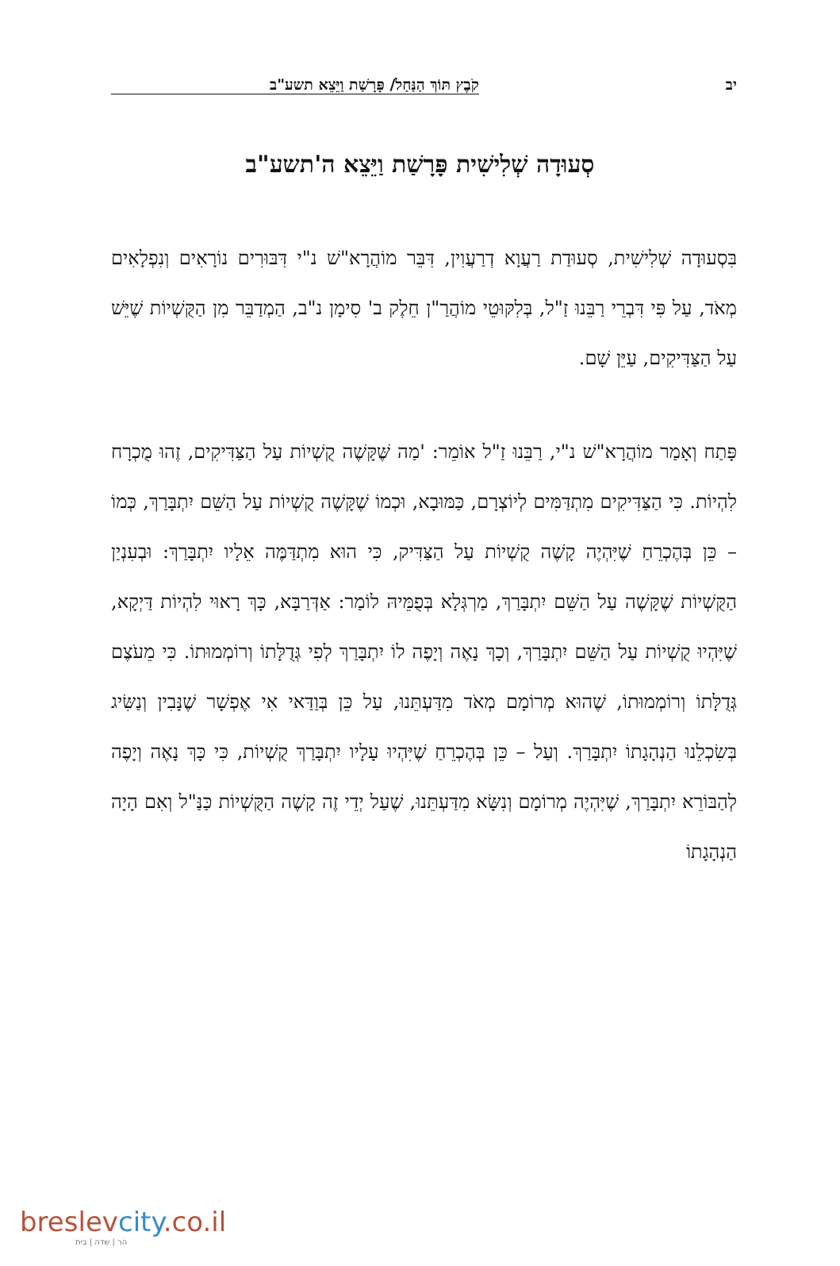יב קֹבֶץ תּוֹךְ הַנַּחַל/ פָּרָשַׁת וַיֵּצֵא תשע"ב
סְעוּדָה שְׁלִישִׁית פָּרָשַׁת וַיֵּצֵא ה'תשע"ב
בִּסְעוּדָה שְׁלִישִׁית, סְעוּדַת רַעֲוָא דְרַעֲוִין, דִּבֵּר מוֹהֲרָא"שׁ נ"י דִּבּוּרִים נוֹרָאִים וְנִפְלָאִים מְאֹד, עַל פִּי דִּבְרֵי רַבֵּנוּ זַ"ל, בְּלִקּוּטֵי מוֹהֲרַ"ן חֵלֶק ב' סִימָן נ"ב, הַמְדַבֵּר מִן הַקֻּשְׁיוֹת שֶׁיֵּשׁ עַל הַצַּדִּיקִים, עַיֵּן שָׁם.
פָּתַח וְאָמַר מוֹהֲרָא"שׁ נ"י, רַבֵּנוּ זַ"ל אוֹמֵר: 'מַה שֶּׁקָּשֶׁה קֻשְׁיוֹת עַל הַצַּדִּיקִים, זֶהוּ מֻכְרָח לִהְיוֹת. כִּי הַצַּדִּיקִים מִתְדַּמִּים לְיוֹצְרָם, כַּמּוּבָא, וּכְמוֹ שֶׁקָּשֶׁה קֻשְׁיוֹת עַל הַשֵּׁם יִתְבָּרַךְ, כְּמוֹ – כֵּן בְּהֶכְרֵחַ שֶׁיִּהְיֶה קָשֶׁה קֻשְׁיוֹת עַל הַצַּדִּיק, כִּי הוּא מִתְדַּמֶּה אֵלָיו יִתְבָּרַךְ: וּבְעִנְיַן הַקֻּשְׁיוֹת שֶׁקָּשֶׁה עַל הַשֵּׁם יִתְבָּרַךְ, מַרְגְּלָא בְּפֻמֵּיהּ לוֹמַר: אַדְּרַבָּא, כָּךְ רָאוּי לִהְיוֹת דַּיְקָא, שֶׁיִּהְיוּ קֻשְׁיוֹת עַל הַשֵּׁם יִתְבָּרַךְ, וְכָךְ נָאֶה וְיָפֶה לוֹ יִתְבָּרַךְ לְפִי גְּדֻלָּתוֹ וְרוֹמְמוּתוֹ. כִּי מֵעֹצֶם גְּדֻלָּתוֹ וְרוֹמְמוּתוֹ, שֶׁהוּא מְרוֹמָם מְאֹד מִדַּעְתֵּנוּ, עַל כֵּן בְּוַדַּאי אִי אֶפְשָׁר שֶׁנָּבִין וְנַשִּׂיג בְּשִׂכְלֵנוּ הַנְהָגָתוֹ יִתְבָּרַךְ. וְעַל – כֵּן בְּהֶכְרֵחַ שֶׁיִּהְיוּ עָלָיו יִתְבָּרַךְ קֻשְׁיוֹת, כִּי כָּךְ נָאֶה וְיָפֶה לְהַבּוֹרֵא יִתְבָּרַךְ, שֶׁיִּהְיֶה מְרוֹמָם וְנִשָּׂא מִדַּעְתֵּנוּ, שֶׁעַל יְדֵי זֶה קָשֶׁה הַקֻּשְׁיוֹת כַּנַּ"ל וְאִם הָיָה הַנְהָגָתוֹ
breslevcity.co.il
הר | שדה | בית